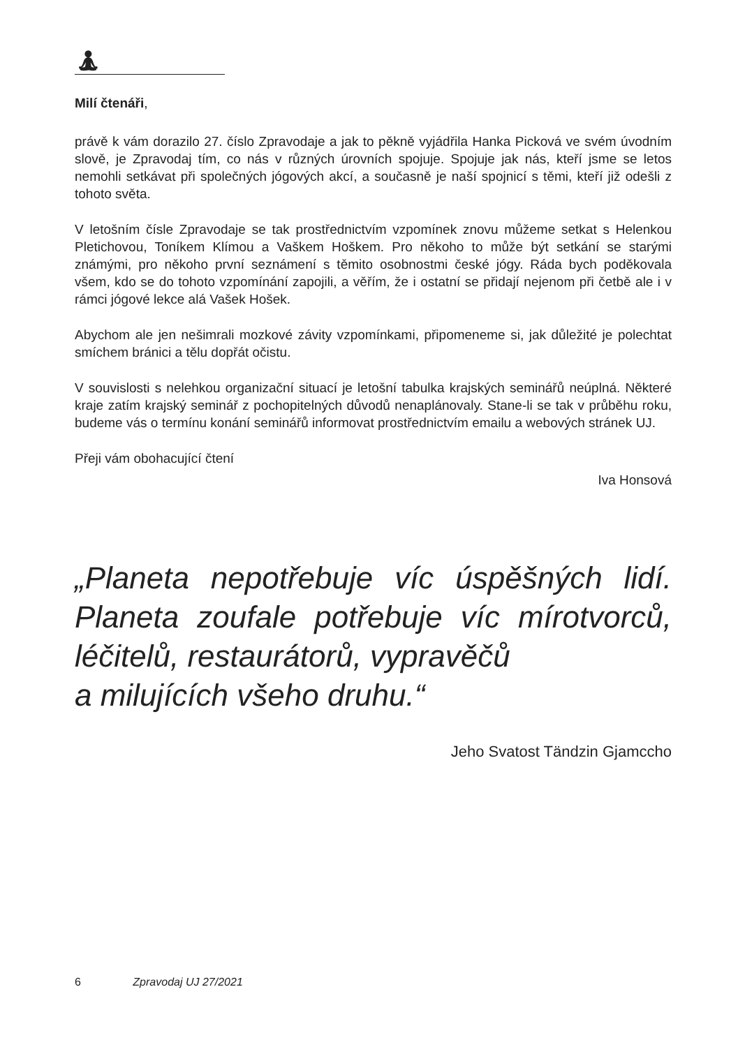🧘︎
Milí čtenáři,
právě k vám dorazilo 27. číslo Zpravodaje a jak to pěkně vyjádřila Hanka Picková ve svém úvodním slově, je Zpravodaj tím, co nás v různých úrovních spojuje. Spojuje jak nás, kteří jsme se letos nemohli setkávat při společných jógových akcí, a současně je naší spojnicí s těmi, kteří již odešli z tohoto světa.
V letošním čísle Zpravodaje se tak prostřednictvím vzpomínek znovu můžeme setkat s Helenkou Pletichovou, Toníkem Klímou a Vaškem Hoškem. Pro někoho to může být setkání se starými známými, pro někoho první seznámení s těmito osobnostmi české jógy. Ráda bych poděkovala všem, kdo se do tohoto vzpomínání zapojili, a věřím, že i ostatní se přidají nejenom při četbě ale i v rámci jógové lekce alá Vašek Hošek.
Abychom ale jen nešimrali mozkové závity vzpomínkami, připomeneme si, jak důležité je polechtat smíchem bránici a tělu dopřát očistu.
V souvislosti s nelehkou organizační situací je letošní tabulka krajských seminářů neúplná. Některé kraje zatím krajský seminář z pochopitelných důvodů nenaplánovaly. Stane-li se tak v průběhu roku, budeme vás o termínu konání seminářů informovat prostřednictvím emailu a webových stránek UJ.
Přeji vám obohacující čtení
Iva Honsová
„Planeta nepotřebuje víc úspěšných lidí. Planeta zoufale potřebuje víc mírotvorců, léčitelů, restaurátorů, vypravěčů
a milujících všeho druhu.“
Jeho Svatost Tändzin Gjamccho
6 Zpravodaj UJ 27/2021